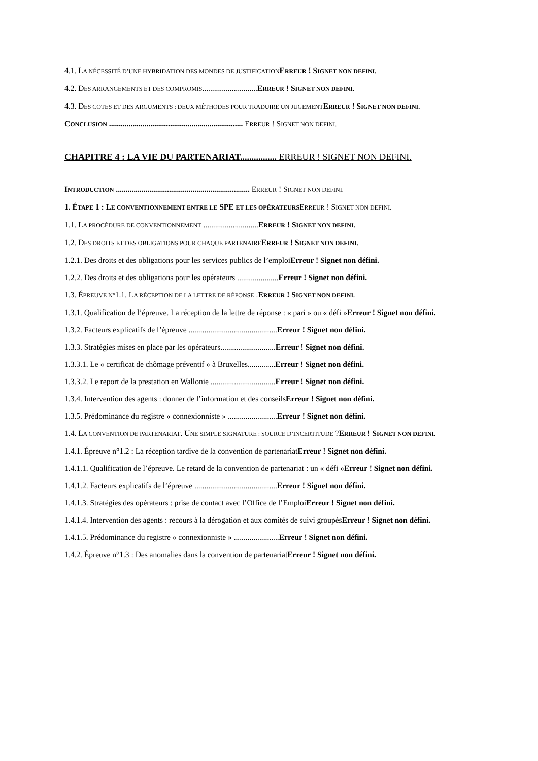4.1. LA NÉCESSITÉ D’UNE HYBRIDATION DES MONDES DE JUSTIFICATION ERREUR ! SIGNET NON DEFINI.
4.2. DES ARRANGEMENTS ET DES COMPROMIS............................ERREUR ! SIGNET NON DEFINI.
4.3. DES COTES ET DES ARGUMENTS : DEUX MÉTHODES POUR TRADUIRE UN JUGEMENT ERREUR ! SIGNET NON DEFINI.
CONCLUSION .................................................................... ERREUR ! SIGNET NON DEFINI.
CHAPITRE 4 : LA VIE DU PARTENARIAT................ ERREUR ! SIGNET NON DEFINI.
INTRODUCTION .................................................................... ERREUR ! SIGNET NON DEFINI.
1. ÉTAPE 1 : LE CONVENTIONNEMENT ENTRE LE SPE ET LES OPÉRATEURSERREUR ! SIGNET NON DEFINI.
1.1. LA PROCÉDURE DE CONVENTIONNEMENT ............................ERREUR ! SIGNET NON DEFINI.
1.2. DES DROITS ET DES OBLIGATIONS POUR CHAQUE PARTENAIRE ERREUR ! SIGNET NON DEFINI.
1.2.1. Des droits et des obligations pour les services publics de l’emploiErreur ! Signet non défini.
1.2.2. Des droits et des obligations pour les opérateurs .....................Erreur ! Signet non défini.
1.3. ÉPREUVE N°1.1. LA RÉCEPTION DE LA LETTRE DE RÉPONSE .ERREUR ! SIGNET NON DEFINI.
1.3.1. Qualification de l’épreuve. La réception de la lettre de réponse : « pari » ou « défi »Erreur ! Signet non défini.
1.3.2. Facteurs explicatifs de l’épreuve .............................................Erreur ! Signet non défini.
1.3.3. Stratégies mises en place par les opérateurs............................Erreur ! Signet non défini.
1.3.3.1. Le « certificat de chômage préventif » à Bruxelles..............Erreur ! Signet non défini.
1.3.3.2. Le report de la prestation en Wallonie .................................Erreur ! Signet non défini.
1.3.4. Intervention des agents : donner de l’information et des conseilsErreur ! Signet non défini.
1.3.5. Prédominance du registre « connexionniste » .........................Erreur ! Signet non défini.
1.4. LA CONVENTION DE PARTENARIAT. UNE SIMPLE SIGNATURE : SOURCE D’INCERTITUDE ?ERREUR ! SIGNET NON DEFINI.
1.4.1. Épreuve n°1.2 : La réception tardive de la convention de partenariatErreur ! Signet non défini.
1.4.1.1. Qualification de l’épreuve. Le retard de la convention de partenariat : un « défi »Erreur ! Signet non défini.
1.4.1.2. Facteurs explicatifs de l’épreuve ..........................................Erreur ! Signet non défini.
1.4.1.3. Stratégies des opérateurs : prise de contact avec l’Office de l’EmploiErreur ! Signet non défini.
1.4.1.4. Intervention des agents : recours à la dérogation et aux comités de suivi groupésErreur ! Signet non défini.
1.4.1.5. Prédominance du registre « connexionniste » .......................Erreur ! Signet non défini.
1.4.2. Épreuve n°1.3 : Des anomalies dans la convention de partenariatErreur ! Signet non défini.